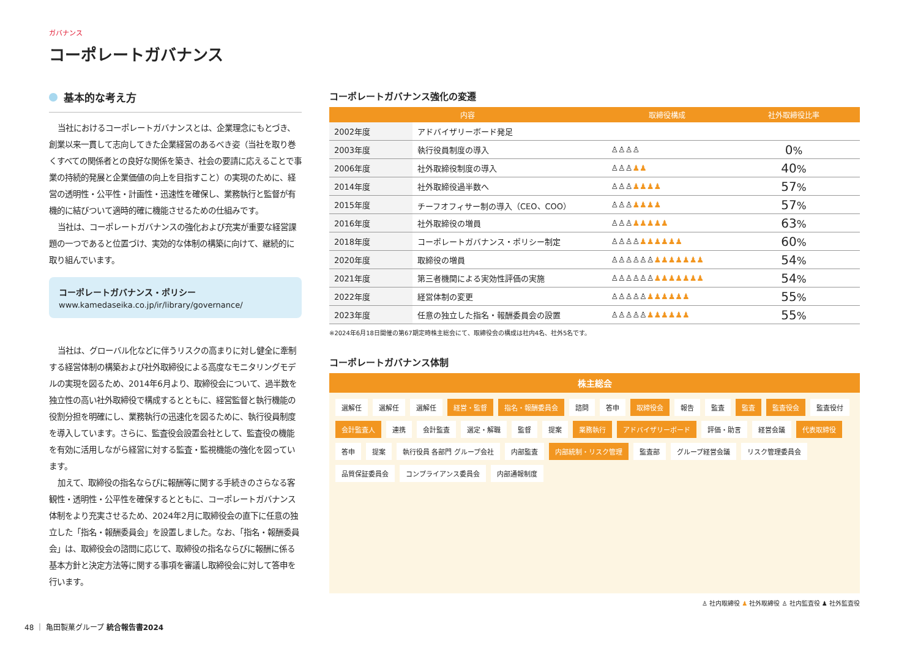ガバナンス
コーポレートガバナンス
基本的な考え方
当社におけるコーポレートガバナンスとは、企業理念にもとづき、創業以来一貫して志向してきた企業経営のあるべき姿（当社を取り巻くすべての関係者との良好な関係を築き、社会の要請に応えることで事業の持続的発展と企業価値の向上を目指すこと）の実現のために、経営の透明性・公平性・計画性・迅速性を確保し、業務執行と監督が有機的に結びついて適時的確に機能させるための仕組みです。
当社は、コーポレートガバナンスの強化および充実が重要な経営課題の一つであると位置づけ、実効的な体制の構築に向けて、継続的に取り組んでいます。
コーポレートガバナンス・ポリシー
www.kamedaseika.co.jp/ir/library/governance/
当社は、グローバル化などに伴うリスクの高まりに対し健全に牽制する経営体制の構築および社外取締役による高度なモニタリングモデルの実現を図るため、2014年6月より、取締役会について、過半数を独立性の高い社外取締役で構成するとともに、経営監督と執行機能の役割分担を明確にし、業務執行の迅速化を図るために、執行役員制度を導入しています。さらに、監査役会設置会社として、監査役の機能を有効に活用しながら経営に対する監査・監視機能の強化を図っています。
加えて、取締役の指名ならびに報酬等に関する手続きのさらなる客観性・透明性・公平性を確保するとともに、コーポレートガバナンス体制をより充実させるため、2024年2月に取締役会の直下に任意の独立した「指名・報酬委員会」を設置しました。なお、「指名・報酬委員会」は、取締役会の諮問に応じて、取締役の指名ならびに報酬に係る基本方針と決定方法等に関する事項を審議し取締役会に対して答申を行います。
コーポレートガバナンス強化の変遷
| 内容 | | 取締役構成 | 社外取締役比率 |
| --- | --- | --- | --- |
| 2002年度 | アドバイザリーボード発足 | | |
| 2003年度 | 執行役員制度の導入 | ♙♙♙♙ | 0 % |
| 2006年度 | 社外取締役制度の導入 | ♙♙♙ ♟♟ | 40 % |
| 2014年度 | 社外取締役過半数へ | ♙♙♙ ♟♟♟♟ | 57 % |
| 2015年度 | チーフオフィサー制の導入（CEO、COO） | ♙♙♙ ♟♟♟♟ | 57 % |
| 2016年度 | 社外取締役の増員 | ♙♙♙ ♟♟♟♟♟ | 63 % |
| 2018年度 | コーポレートガバナンス・ポリシー制定 | ♙♙♙♙ ♟♟♟♟♟♟ | 60 % |
| 2020年度 | 取締役の増員 | ♙♙♙♙♙♙ ♟♟♟♟♟♟♟ | 54 % |
| 2021年度 | 第三者機関による実効性評価の実施 | ♙♙♙♙♙♙ ♟♟♟♟♟♟♟ | 54 % |
| 2022年度 | 経営体制の変更 | ♙♙♙♙♙ ♟♟♟♟♟♟ | 55 % |
| 2023年度 | 任意の独立した指名・報酬委員会の設置 | ♙♙♙♙♙ ♟♟♟♟♟♟ | 55 % |
※2024年6月18日開催の第67期定時株主総会にて、取締役会の構成は社内4名、社外5名です。
コーポレートガバナンス体制
株主総会
選解任
選解任
選解任
経営・監督
指名・報酬委員会
諮問
答申
取締役会
報告
監査
監査
監査役会
監査役付
会計監査人
連携
会計監査
選定・解職
監督
提案
業務執行
アドバイザリーボード
評価・助言
経営会議
代表取締役
答申
提案
執行役員 各部門 グループ会社
内部監査
内部統制・リスク管理
監査部
グループ経営会議
リスク管理委員会
品質保証委員会
コンプライアンス委員会
内部通報制度
♙ 社内取締役 ♟ 社外取締役 ♙ 社内監査役 ♟ 社外監査役
48 ｜ 亀田製菓グループ 統合報告書2024